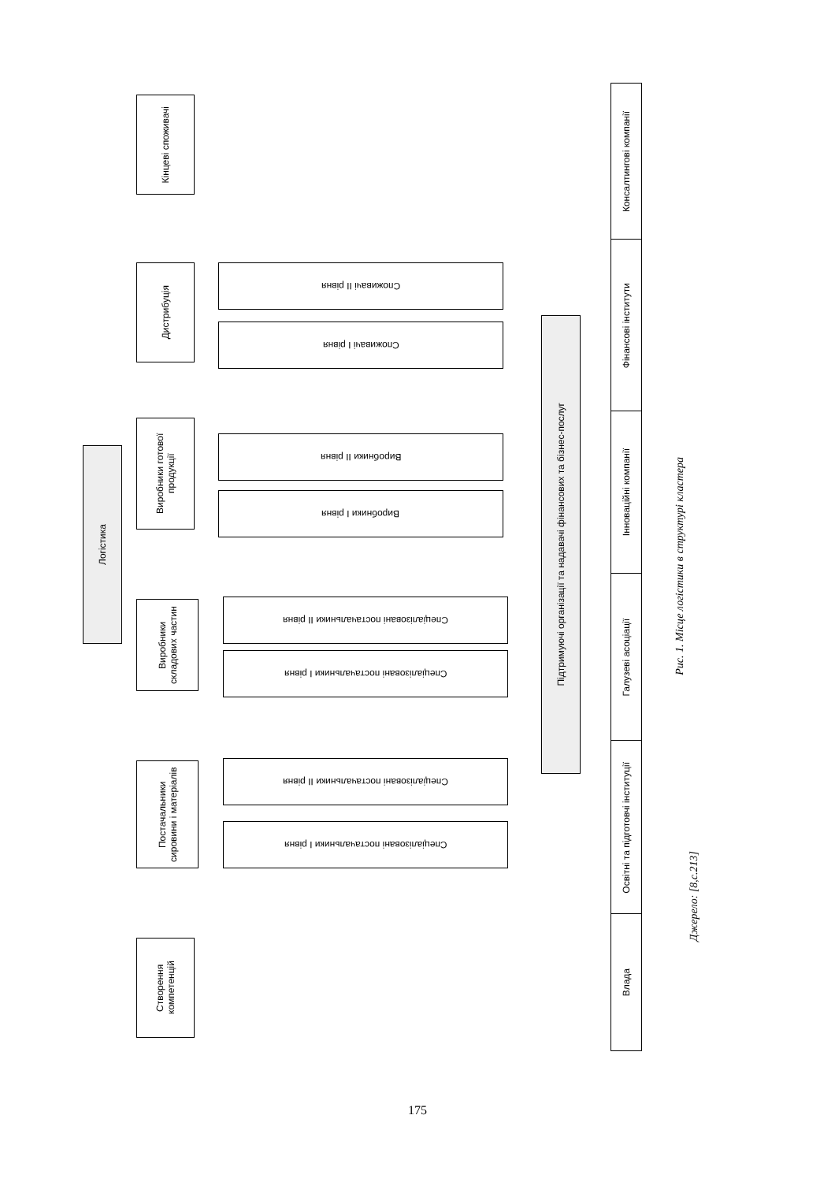Кінцеві споживачі
Дистрибуція
Виробники готової продукції
Виробники складових частин
Постачальники сировини і матеріалів
Створення компетенцій
Логістика
Споживачі ІІ рівня
Споживачі І рівня
Виробники ІІ рівня
Виробники І рівня
Спеціалізовані постачальники ІІ рівня
Спеціалізовані постачальники І рівня
Спеціалізовані постачальники ІІ рівня
Спеціалізовані постачальники І рівня
Підтримуючі організації та надавачі фінансових та бізнес-послуг
Консалтингові компанії
Фінансові інститути
Інноваційні компанії
Галузеві асоціації
Освітні та підготовчі інституції
Влада
Рис. 1. Місце логістики в структурі кластера
Джерело: [8,с.213]
175